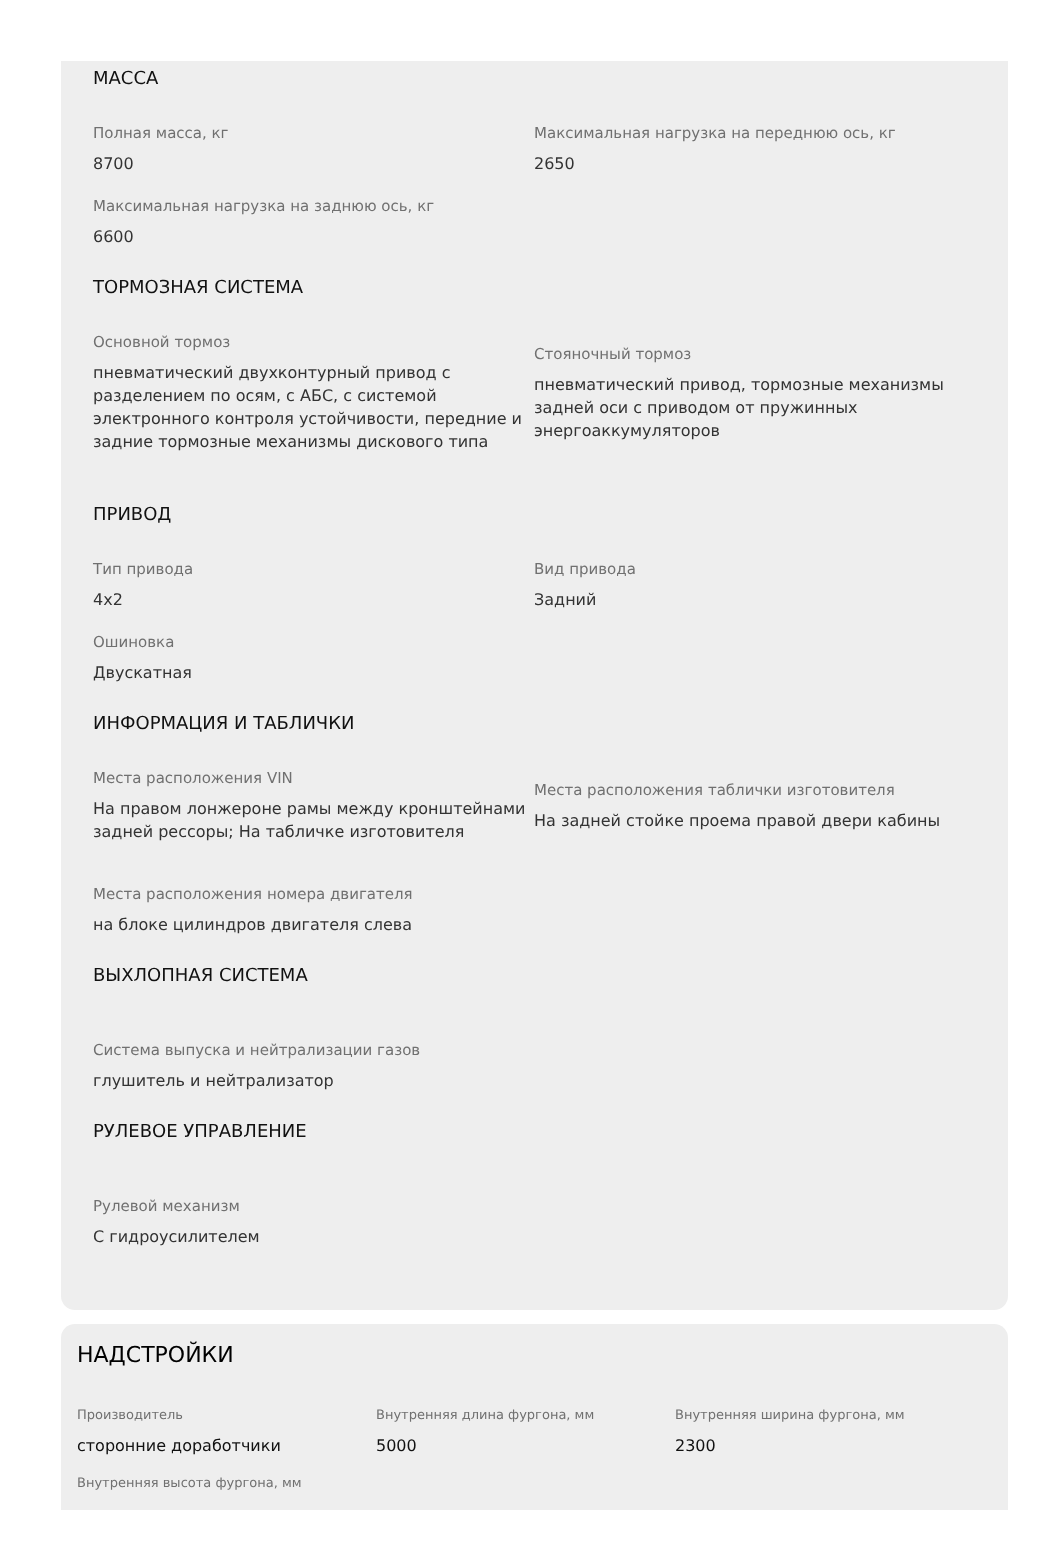МАССА
Полная масса, кг
8700
Максимальная нагрузка на переднюю ось, кг
2650
Максимальная нагрузка на заднюю ось, кг
6600
ТОРМОЗНАЯ СИСТЕМА
Основной тормоз
пневматический двухконтурный привод с разделением по осям, с АБС, с системой электронного контроля устойчивости, передние и задние тормозные механизмы дискового типа
Стояночный тормоз
пневматический привод, тормозные механизмы задней оси с приводом от пружинных энергоаккумуляторов
ПРИВОД
Тип привода
4x2
Вид привода
Задний
Ошиновка
Двускатная
ИНФОРМАЦИЯ И ТАБЛИЧКИ
Места расположения VIN
На правом лонжероне рамы между кронштейнами задней рессоры; На табличке изготовителя
Места расположения таблички изготовителя
На задней стойке проема правой двери кабины
Места расположения номера двигателя
на блоке цилиндров двигателя слева
ВЫХЛОПНАЯ СИСТЕМА
Система выпуска и нейтрализации газов
глушитель и нейтрализатор
РУЛЕВОЕ УПРАВЛЕНИЕ
Рулевой механизм
С гидроусилителем
НАДСТРОЙКИ
Производитель
сторонние доработчики
Внутренняя длина фургона, мм
5000
Внутренняя ширина фургона, мм
2300
Внутренняя высота фургона, мм